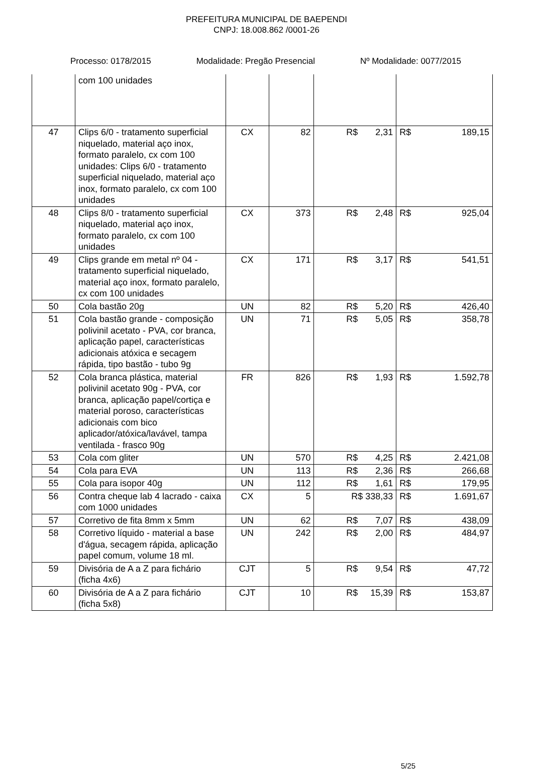PREFEITURA MUNICIPAL DE BAEPENDI
CNPJ: 18.008.862 /0001-26
Processo: 0178/2015 Modalidade: Pregão Presencial Nº Modalidade: 0077/2015
| | com 100 unidades | | | | |
| 47 | Clips 6/0 - tratamento superficial niquelado, material aço inox, formato paralelo, cx com 100 unidades: Clips 6/0 - tratamento superficial niquelado, material aço inox, formato paralelo, cx com 100 unidades | CX | 82 | R$ 2,31 | R$ 189,15 |
| 48 | Clips 8/0 - tratamento superficial niquelado, material aço inox, formato paralelo, cx com 100 unidades | CX | 373 | R$ 2,48 | R$ 925,04 |
| 49 | Clips grande em metal nº 04 - tratamento superficial niquelado, material aço inox, formato paralelo, cx com 100 unidades | CX | 171 | R$ 3,17 | R$ 541,51 |
| 50 | Cola bastão 20g | UN | 82 | R$ 5,20 | R$ 426,40 |
| 51 | Cola bastão grande - composição polivinil acetato - PVA, cor branca, aplicação papel, características adicionais atóxica e secagem rápida, tipo bastão - tubo 9g | UN | 71 | R$ 5,05 | R$ 358,78 |
| 52 | Cola branca plástica, material polivinil acetato 90g - PVA, cor branca, aplicação papel/cortiça e material poroso, características adicionais com bico aplicador/atóxica/lavável, tampa ventilada - frasco 90g | FR | 826 | R$ 1,93 | R$ 1.592,78 |
| 53 | Cola com gliter | UN | 570 | R$ 4,25 | R$ 2.421,08 |
| 54 | Cola para EVA | UN | 113 | R$ 2,36 | R$ 266,68 |
| 55 | Cola para isopor 40g | UN | 112 | R$ 1,61 | R$ 179,95 |
| 56 | Contra cheque lab 4 lacrado - caixa com 1000 unidades | CX | 5 | R$ 338,33 | R$ 1.691,67 |
| 57 | Corretivo de fita 8mm x 5mm | UN | 62 | R$ 7,07 | R$ 438,09 |
| 58 | Corretivo líquido - material a base d'água, secagem rápida, aplicação papel comum, volume 18 ml. | UN | 242 | R$ 2,00 | R$ 484,97 |
| 59 | Divisória de A a Z para fichário (ficha 4x6) | CJT | 5 | R$ 9,54 | R$ 47,72 |
| 60 | Divisória de A a Z para fichário (ficha 5x8) | CJT | 10 | R$ 15,39 | R$ 153,87 |
5/25